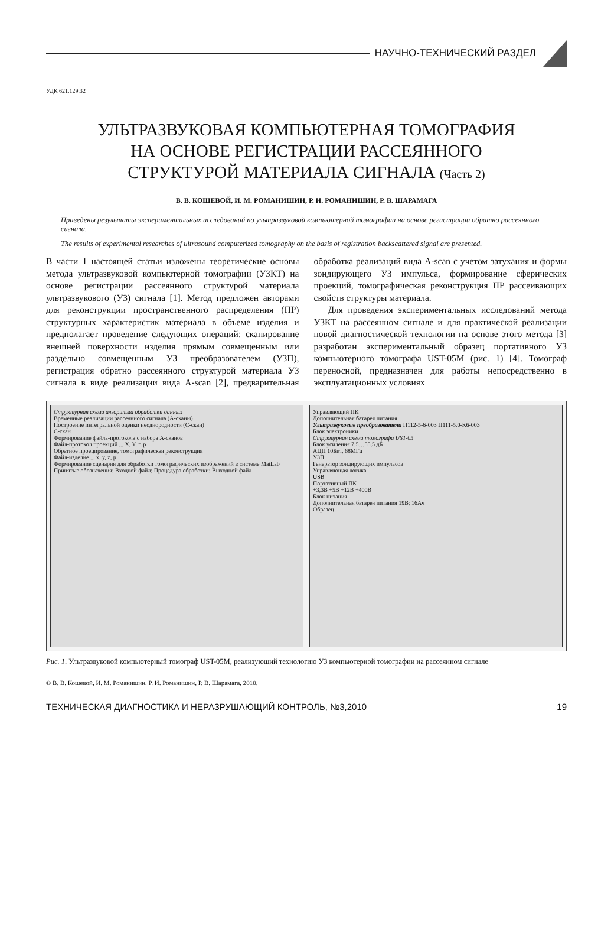НАУЧНО-ТЕХНИЧЕСКИЙ РАЗДЕЛ
УДК 621.129.32
УЛЬТРАЗВУКОВАЯ КОМПЬЮТЕРНАЯ ТОМОГРАФИЯ
НА ОСНОВЕ РЕГИСТРАЦИИ РАССЕЯННОГО
СТРУКТУРОЙ МАТЕРИАЛА СИГНАЛА (Часть 2)
В. В. КОШЕВОЙ, И. М. РОМАНИШИН, Р. И. РОМАНИШИН, Р. В. ШАРАМАГА
Приведены результаты экспериментальных исследований по ультразвуковой компьютерной томографии на основе регистрации обратно рассеянного сигнала.
The results of experimental researches of ultrasound computerized tomography on the basis of registration backscattered signal are presented.
В части 1 настоящей статьи изложены теоретические основы метода ультразвуковой компьютерной томографии (УЗКТ) на основе регистрации рассеянного структурой материала ультразвукового (УЗ) сигнала [1]. Метод предложен авторами для реконструкции пространственного распределения (ПР) структурных характеристик материала в объеме изделия и предполагает проведение следующих операций: сканирование внешней поверхности изделия прямым совмещенным или раздельно совмещенным УЗ преобразователем (УЗП), регистрация обратно рассеянного структурой материала УЗ сигнала в виде реализации вида A-scan [2], предварительная обработка реализаций вида A-scan с учетом затухания и формы зондирующего УЗ импульса, формирование сферических проекций, томографическая реконструкция ПР рассеивающих свойств структуры материала.
Для проведения экспериментальных исследований метода УЗКТ на рассеянном сигнале и для практической реализации новой диагностической технологии на основе этого метода [3] разработан экспериментальный образец портативного УЗ компьютерного томографа UST-05M (рис. 1) [4]. Томограф переносной, предназначен для работы непосредственно в эксплуатационных условиях
Структурная схема алгоритма обработки данных
Временные реализации рассеянного сигнала (А-сканы)
Построение интегральной оценки неоднородности (С-скан)
С-скан
Формирование файла-протокола с набора А-сканов
Файл-протокол проекций ... X, Y, r, p
Обратное проецирование, томографическая реконструкция
Файл-изделие ... x, y, z, p
Формирование сценария для обработки томографических изображений в системе MatLab
Принятые обозначения: Входной файл; Процедура обработки; Выходной файл
Управляющий ПК
Дополнительная батарея питания
Ультразвуковые преобразователи П112-5-6-003 П111-5.0-К6-003
Блок электроники
Структурная схема томографа UST-05
Блок усиления 7,5…55,5 дБ
АЦП 10Бит, 68МГц
УЗП
Генератор зондирующих импульсов
Управляющая логика
USB
Портативный ПК
+3,3В +5В +12В +400В
Блок питания
Дополнительная батарея питания 19В; 16Ач
Образец
Рис. 1. Ультразвуковой компьютерный томограф UST-05M, реализующий технологию УЗ компьютерной томографии на рассеянном сигнале
© В. В. Кошевой, И. М. Романишин, Р. И. Романишин, Р. В. Шарамага, 2010.
ТЕХНИЧЕСКАЯ ДИАГНОСТИКА И НЕРАЗРУШАЮЩИЙ КОНТРОЛЬ, №3,2010 19